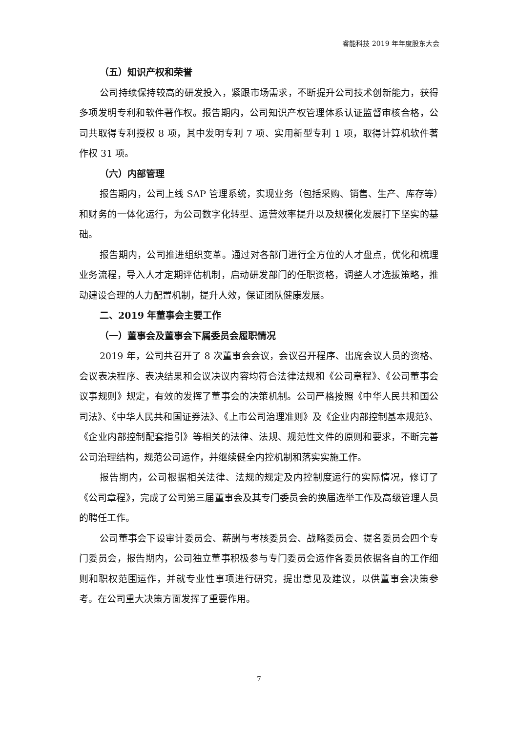睿能科技 2019 年年度股东大会
（五）知识产权和荣誉
公司持续保持较高的研发投入，紧跟市场需求，不断提升公司技术创新能力，获得多项发明专利和软件著作权。报告期内，公司知识产权管理体系认证监督审核合格，公司共取得专利授权 8 项，其中发明专利 7 项、实用新型专利 1 项，取得计算机软件著作权 31 项。
（六）内部管理
报告期内，公司上线 SAP 管理系统，实现业务（包括采购、销售、生产、库存等）和财务的一体化运行，为公司数字化转型、运营效率提升以及规模化发展打下坚实的基础。
报告期内，公司推进组织变革。通过对各部门进行全方位的人才盘点，优化和梳理业务流程，导入人才定期评估机制，启动研发部门的任职资格，调整人才选拔策略，推动建设合理的人力配置机制，提升人效，保证团队健康发展。
二、2019 年董事会主要工作
（一）董事会及董事会下属委员会履职情况
2019 年，公司共召开了 8 次董事会会议，会议召开程序、出席会议人员的资格、会议表决程序、表决结果和会议决议内容均符合法律法规和《公司章程》、《公司董事会议事规则》规定，有效的发挥了董事会的决策机制。公司严格按照《中华人民共和国公司法》、《中华人民共和国证券法》、《上市公司治理准则》及《企业内部控制基本规范》、《企业内部控制配套指引》等相关的法律、法规、规范性文件的原则和要求，不断完善公司治理结构，规范公司运作，并继续健全内控机制和落实实施工作。
报告期内，公司根据相关法律、法规的规定及内控制度运行的实际情况，修订了《公司章程》，完成了公司第三届董事会及其专门委员会的换届选举工作及高级管理人员的聘任工作。
公司董事会下设审计委员会、薪酬与考核委员会、战略委员会、提名委员会四个专门委员会，报告期内，公司独立董事积极参与专门委员会运作各委员依据各自的工作细则和职权范围运作，并就专业性事项进行研究，提出意见及建议，以供董事会决策参考。在公司重大决策方面发挥了重要作用。
7